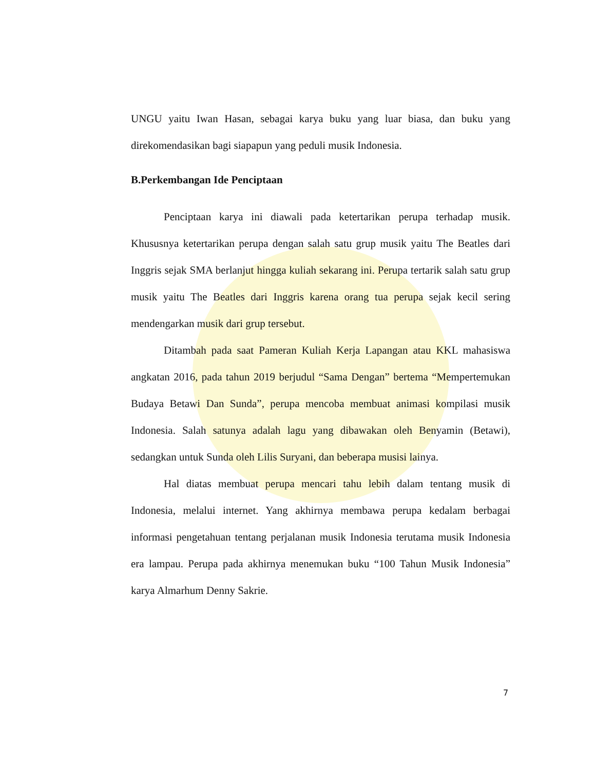UNGU yaitu Iwan Hasan, sebagai karya buku yang luar biasa, dan buku yang direkomendasikan bagi siapapun yang peduli musik Indonesia.
B.Perkembangan Ide Penciptaan
Penciptaan karya ini diawali pada ketertarikan perupa terhadap musik. Khususnya ketertarikan perupa dengan salah satu grup musik yaitu The Beatles dari Inggris sejak SMA berlanjut hingga kuliah sekarang ini. Perupa tertarik salah satu grup musik yaitu The Beatles dari Inggris karena orang tua perupa sejak kecil sering mendengarkan musik dari grup tersebut.
Ditambah pada saat Pameran Kuliah Kerja Lapangan atau KKL mahasiswa angkatan 2016, pada tahun 2019 berjudul “Sama Dengan” bertema “Mempertemukan Budaya Betawi Dan Sunda”, perupa mencoba membuat animasi kompilasi musik Indonesia. Salah satunya adalah lagu yang dibawakan oleh Benyamin (Betawi), sedangkan untuk Sunda oleh Lilis Suryani, dan beberapa musisi lainya.
Hal diatas membuat perupa mencari tahu lebih dalam tentang musik di Indonesia, melalui internet. Yang akhirnya membawa perupa kedalam berbagai informasi pengetahuan tentang perjalanan musik Indonesia terutama musik Indonesia era lampau. Perupa pada akhirnya menemukan buku “100 Tahun Musik Indonesia” karya Almarhum Denny Sakrie.
7